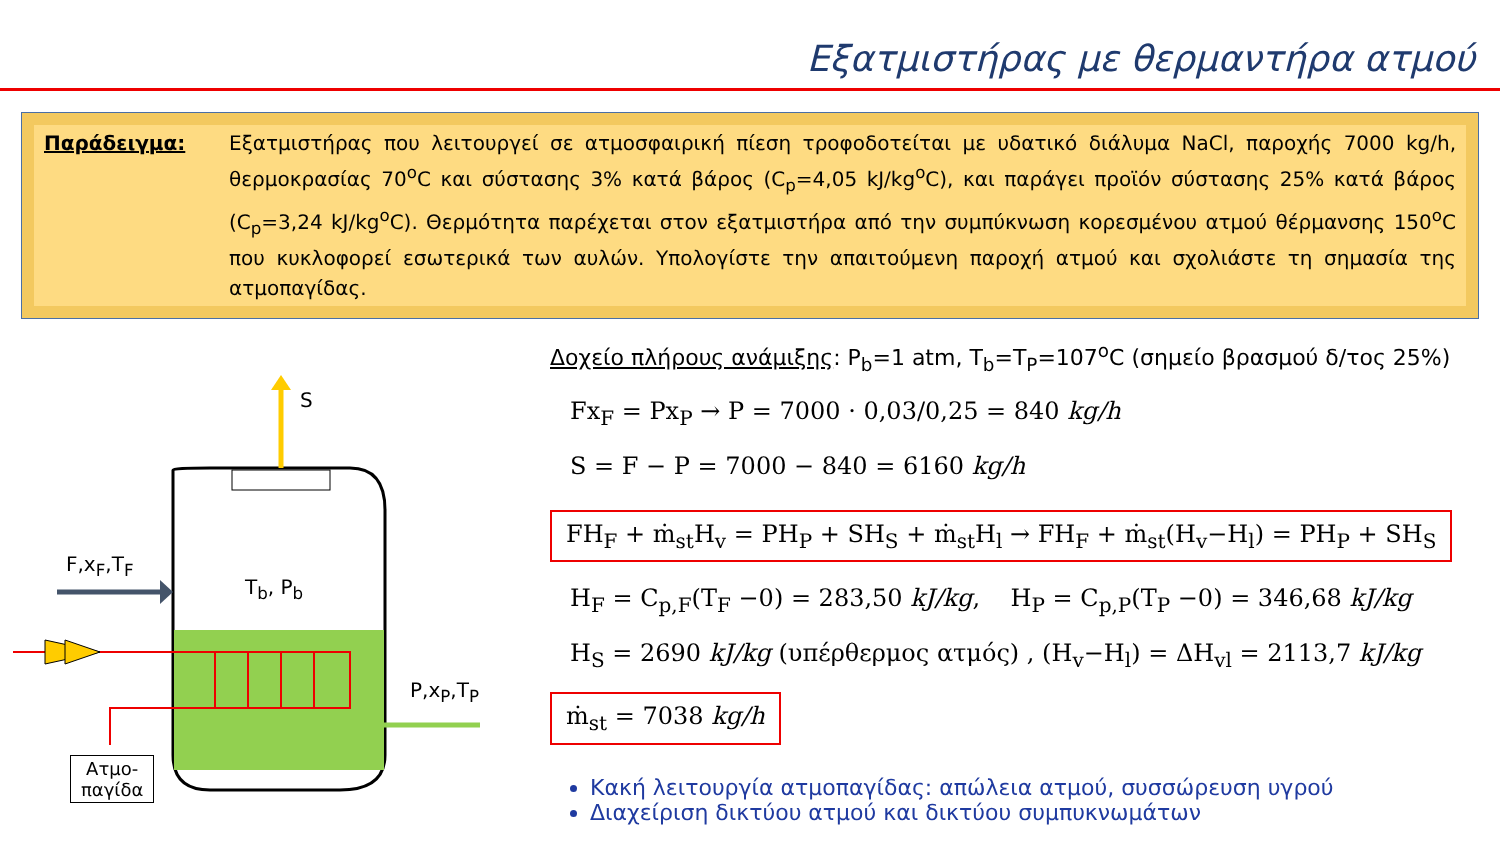Εξατμιστήρας με θερμαντήρα ατμού
Παράδειγμα: Εξατμιστήρας που λειτουργεί σε ατμοσφαιρική πίεση τροφοδοτείται με υδατικό διάλυμα NaCl, παροχής 7000 kg/h, θερμοκρασίας 70<sup>o</sup>C και σύστασης 3% κατά βάρος (C<sub>p</sub>=4,05 kJ/kg<sup>o</sup>C), και παράγει προϊόν σύστασης 25% κατά βάρος (C<sub>p</sub>=3,24 kJ/kg<sup>o</sup>C). Θερμότητα παρέχεται στον εξατμιστήρα από την συμπύκνωση κορεσμένου ατμού θέρμανσης 150<sup>o</sup>C που κυκλοφορεί εσωτερικά των αυλών. Υπολογίστε την απαιτούμενη παροχή ατμού και σχολιάστε τη σημασία της ατμοπαγίδας.
S
F,x<sub>F</sub>,T<sub>F</sub>
T<sub>b</sub>, P<sub>b</sub>
P,x<sub>P</sub>,T<sub>P</sub>
Ατμο-
παγίδα
Δοχείο πλήρους ανάμιξης: P<sub>b</sub>=1 atm, T<sub>b</sub>=T<sub>P</sub>=107<sup>o</sup>C (σημείο βρασμού δ/τος 25%)
Fx<sub>F</sub> = Px<sub>P</sub> → P = 7000 · 0,03/0,25 = 840 kg/h
S = F − P = 7000 − 840 = 6160 kg/h
FH<sub>F</sub> + ṁ<sub>st</sub>H<sub>v</sub> = PH<sub>P</sub> + SH<sub>S</sub> + ṁ<sub>st</sub>H<sub>l</sub> → FH<sub>F</sub> + ṁ<sub>st</sub>(H<sub>v</sub>−H<sub>l</sub>) = PH<sub>P</sub> + SH<sub>S</sub>
H<sub>F</sub> = C<sub>p,F</sub>(T<sub>F</sub> −0) = 283,50 kJ/kg, H<sub>P</sub> = C<sub>p,P</sub>(T<sub>P</sub> −0) = 346,68 kJ/kg
H<sub>S</sub> = 2690 kJ/kg (υπέρθερμος ατμός) , (H<sub>v</sub>−H<sub>l</sub>) = ΔH<sub>vl</sub> = 2113,7 kJ/kg
ṁ<sub>st</sub> = 7038 kg/h
Κακή λειτουργία ατμοπαγίδας: απώλεια ατμού, συσσώρευση υγρού
Διαχείριση δικτύου ατμού και δικτύου συμπυκνωμάτων